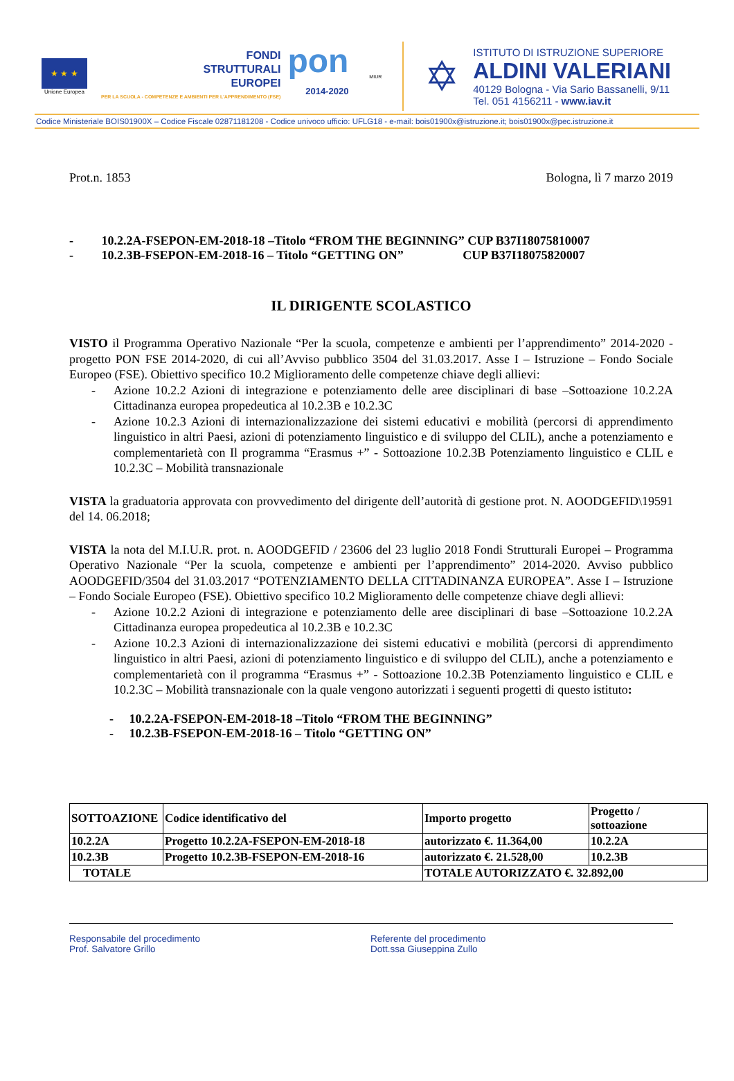★ ★ ★
Unione Europea
FONDI
STRUTTURALI
EUROPEI
PER LA SCUOLA - COMPETENZE E AMBIENTI PER L'APPRENDIMENTO (FSE)
pon
2014-2020
MIUR
✡
ISTITUTO DI ISTRUZIONE SUPERIORE
ALDINI VALERIANI
40129 Bologna - Via Sario Bassanelli, 9/11
Tel. 051 4156211 - www.iav.it
Codice Ministeriale BOIS01900X – Codice Fiscale 02871181208 - Codice univoco ufficio: UFLG18 - e-mail: bois01900x@istruzione.it; bois01900x@pec.istruzione.it
Prot.n. 1853 Bologna, lì 7 marzo 2019
- 10.2.2A-FSEPON-EM-2018-18 –Titolo “FROM THE BEGINNING” CUP B37I18075810007
- 10.2.3B-FSEPON-EM-2018-16 – Titolo “GETTING ON” CUP B37I18075820007
IL DIRIGENTE SCOLASTICO
VISTO il Programma Operativo Nazionale “Per la scuola, competenze e ambienti per l’apprendimento” 2014-2020 - progetto PON FSE 2014-2020, di cui all’Avviso pubblico 3504 del 31.03.2017. Asse I – Istruzione – Fondo Sociale Europeo (FSE). Obiettivo specifico 10.2 Miglioramento delle competenze chiave degli allievi:
- Azione 10.2.2 Azioni di integrazione e potenziamento delle aree disciplinari di base –Sottoazione 10.2.2A Cittadinanza europea propedeutica al 10.2.3B e 10.2.3C
- Azione 10.2.3 Azioni di internazionalizzazione dei sistemi educativi e mobilità (percorsi di apprendimento linguistico in altri Paesi, azioni di potenziamento linguistico e di sviluppo del CLIL), anche a potenziamento e complementarietà con Il programma “Erasmus +” - Sottoazione 10.2.3B Potenziamento linguistico e CLIL e 10.2.3C – Mobilità transnazionale
VISTA la graduatoria approvata con provvedimento del dirigente dell’autorità di gestione prot. N. AOODGEFID\19591 del 14. 06.2018;
VISTA la nota del M.I.U.R. prot. n. AOODGEFID / 23606 del 23 luglio 2018 Fondi Strutturali Europei – Programma Operativo Nazionale “Per la scuola, competenze e ambienti per l’apprendimento” 2014-2020. Avviso pubblico AOODGEFID/3504 del 31.03.2017 “POTENZIAMENTO DELLA CITTADINANZA EUROPEA”. Asse I – Istruzione – Fondo Sociale Europeo (FSE). Obiettivo specifico 10.2 Miglioramento delle competenze chiave degli allievi:
- Azione 10.2.2 Azioni di integrazione e potenziamento delle aree disciplinari di base –Sottoazione 10.2.2A Cittadinanza europea propedeutica al 10.2.3B e 10.2.3C
- Azione 10.2.3 Azioni di internazionalizzazione dei sistemi educativi e mobilità (percorsi di apprendimento linguistico in altri Paesi, azioni di potenziamento linguistico e di sviluppo del CLIL), anche a potenziamento e complementarietà con il programma “Erasmus +” - Sottoazione 10.2.3B Potenziamento linguistico e CLIL e 10.2.3C – Mobilità transnazionale con la quale vengono autorizzati i seguenti progetti di questo istituto:
- 10.2.2A-FSEPON-EM-2018-18 –Titolo “FROM THE BEGINNING”
- 10.2.3B-FSEPON-EM-2018-16 – Titolo “GETTING ON”
| SOTTOAZIONE | Codice identificativo del | Importo progetto | Progetto / sottoazione |
| 10.2.2A | Progetto 10.2.2A-FSEPON-EM-2018-18 | autorizzato €. 11.364,00 | 10.2.2A |
| 10.2.3B | Progetto 10.2.3B-FSEPON-EM-2018-16 | autorizzato €. 21.528,00 | 10.2.3B |
| TOTALE | | TOTALE AUTORIZZATO €. 32.892,00 | |
Responsabile del procedimento
Prof. Salvatore Grillo
Referente del procedimento
Dott.ssa Giuseppina Zullo